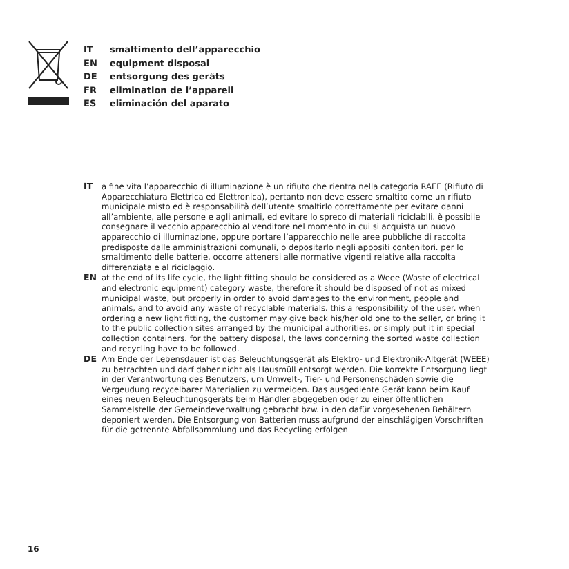IT smaltimento dell’apparecchio
EN equipment disposal
DE entsorgung des geräts
FR elimination de l’appareil
ES eliminación del aparato
IT a fine vita l’apparecchio di illuminazione è un rifiuto che rientra nella categoria RAEE (Rifiuto di Apparecchiatura Elettrica ed Elettronica), pertanto non deve essere smaltito come un rifiuto municipale misto ed è responsabilità dell’utente smaltirlo correttamente per evitare danni all’ambiente, alle persone e agli animali, ed evitare lo spreco di materiali riciclabili. è possibile consegnare il vecchio apparecchio al venditore nel momento in cui si acquista un nuovo apparecchio di illuminazione, oppure portare l’apparecchio nelle aree pubbliche di raccolta predisposte dalle amministrazioni comunali, o depositarlo negli appositi contenitori. per lo smaltimento delle batterie, occorre attenersi alle normative vigenti relative alla raccolta differenziata e al riciclaggio.
EN at the end of its life cycle, the light fitting should be considered as a Weee (Waste of electrical and electronic equipment) category waste, therefore it should be disposed of not as mixed municipal waste, but properly in order to avoid damages to the environment, people and animals, and to avoid any waste of recyclable materials. this a responsibility of the user. when ordering a new light fitting, the customer may give back his/her old one to the seller, or bring it to the public collection sites arranged by the municipal authorities, or simply put it in special collection containers. for the battery disposal, the laws concerning the sorted waste collection and recycling have to be followed.
DE Am Ende der Lebensdauer ist das Beleuchtungsgerät als Elektro- und Elektronik-Altgerät (WEEE) zu betrachten und darf daher nicht als Hausmüll entsorgt werden. Die korrekte Entsorgung liegt in der Verantwortung des Benutzers, um Umwelt-, Tier- und Personenschäden sowie die Vergeudung recycelbarer Materialien zu vermeiden. Das ausgediente Gerät kann beim Kauf eines neuen Beleuchtungsgeräts beim Händler abgegeben oder zu einer öffentlichen Sammelstelle der Gemeindeverwaltung gebracht bzw. in den dafür vorgesehenen Behältern deponiert werden. Die Entsorgung von Batterien muss aufgrund der einschlägigen Vorschriften für die getrennte Abfallsammlung und das Recycling erfolgen
16